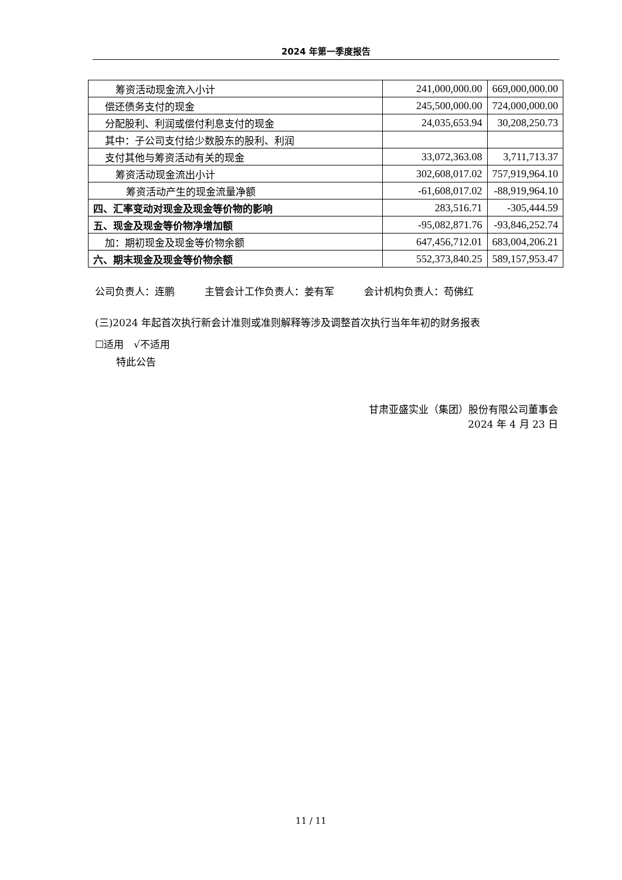2024 年第一季度报告
| 筹资活动现金流入小计 | 241,000,000.00 | 669,000,000.00 |
| 偿还债务支付的现金 | 245,500,000.00 | 724,000,000.00 |
| 分配股利、利润或偿付利息支付的现金 | 24,035,653.94 | 30,208,250.73 |
| 其中：子公司支付给少数股东的股利、利润 | | |
| 支付其他与筹资活动有关的现金 | 33,072,363.08 | 3,711,713.37 |
| 筹资活动现金流出小计 | 302,608,017.02 | 757,919,964.10 |
| 筹资活动产生的现金流量净额 | -61,608,017.02 | -88,919,964.10 |
| 四、汇率变动对现金及现金等价物的影响 | 283,516.71 | -305,444.59 |
| 五、现金及现金等价物净增加额 | -95,082,871.76 | -93,846,252.74 |
| 加：期初现金及现金等价物余额 | 647,456,712.01 | 683,004,206.21 |
| 六、期末现金及现金等价物余额 | 552,373,840.25 | 589,157,953.47 |
公司负责人：连鹏　　　主管会计工作负责人：姜有军　　　会计机构负责人：苟佛红
(三)2024 年起首次执行新会计准则或准则解释等涉及调整首次执行当年年初的财务报表
☐适用　√不适用
特此公告
甘肃亚盛实业（集团）股份有限公司董事会
2024 年 4 月 23 日
11 / 11